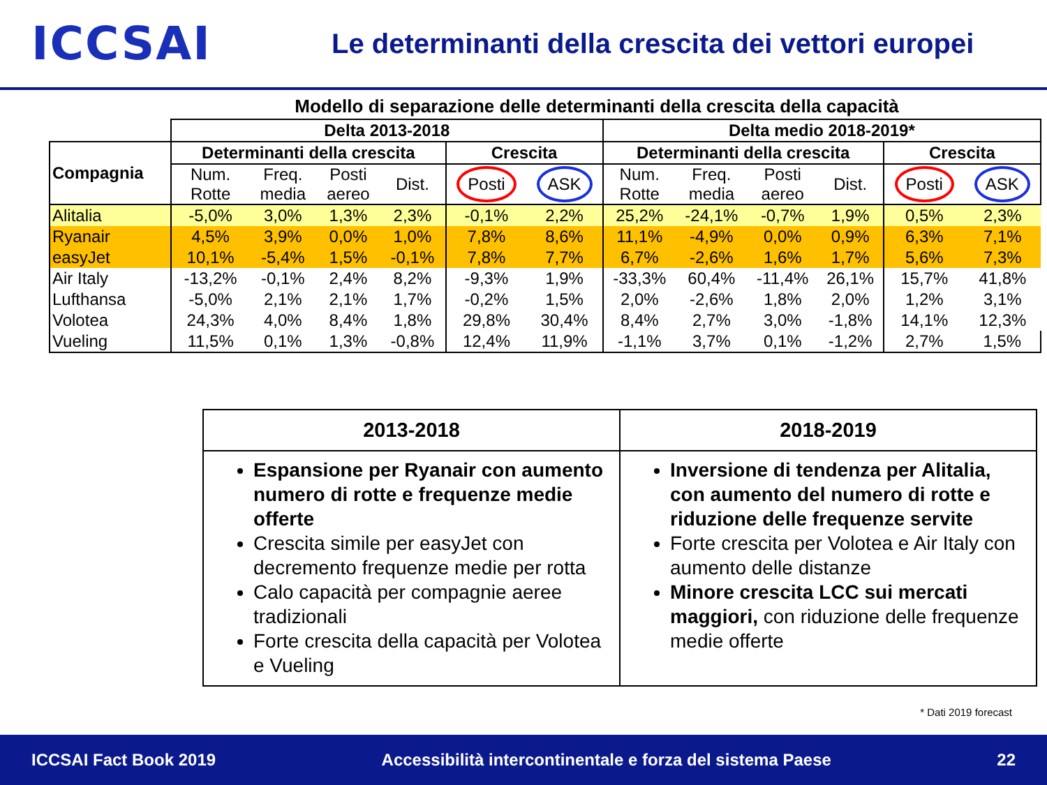ICCSAI
Le determinanti della crescita dei vettori europei
Modello di separazione delle determinanti della crescita della capacità
| | Delta 2013-2018 | | | | | | Delta medio 2018-2019* | | | | | |
| Compagnia | Determinanti della crescita | | | | Crescita | | Determinanti della crescita | | | | Crescita | |
| | Num. Rotte | Freq. media | Posti aereo | Dist. | Posti | ASK | Num. Rotte | Freq. media | Posti aereo | Dist. | Posti | ASK |
| Alitalia | -5,0% | 3,0% | 1,3% | 2,3% | -0,1% | 2,2% | 25,2% | -24,1% | -0,7% | 1,9% | 0,5% | 2,3% |
| Ryanair | 4,5% | 3,9% | 0,0% | 1,0% | 7,8% | 8,6% | 11,1% | -4,9% | 0,0% | 0,9% | 6,3% | 7,1% |
| easyJet | 10,1% | -5,4% | 1,5% | -0,1% | 7,8% | 7,7% | 6,7% | -2,6% | 1,6% | 1,7% | 5,6% | 7,3% |
| Air Italy | -13,2% | -0,1% | 2,4% | 8,2% | -9,3% | 1,9% | -33,3% | 60,4% | -11,4% | 26,1% | 15,7% | 41,8% |
| Lufthansa | -5,0% | 2,1% | 2,1% | 1,7% | -0,2% | 1,5% | 2,0% | -2,6% | 1,8% | 2,0% | 1,2% | 3,1% |
| Volotea | 24,3% | 4,0% | 8,4% | 1,8% | 29,8% | 30,4% | 8,4% | 2,7% | 3,0% | -1,8% | 14,1% | 12,3% |
| Vueling | 11,5% | 0,1% | 1,3% | -0,8% | 12,4% | 11,9% | -1,1% | 3,7% | 0,1% | -1,2% | 2,7% | 1,5% |
| 2013-2018 | 2018-2019 |
| --- | --- |
| Espansione per Ryanair con aumento numero di rotte e frequenze medie offerte Crescita simile per easyJet con decremento frequenze medie per rotta Calo capacità per compagnie aeree tradizionali Forte crescita della capacità per Volotea e Vueling | Inversione di tendenza per Alitalia, con aumento del numero di rotte e riduzione delle frequenze servite Forte crescita per Volotea e Air Italy con aumento delle distanze Minore crescita LCC sui mercati maggiori, con riduzione delle frequenze medie offerte |
* Dati 2019 forecast
ICCSAI Fact Book 2019 Accessibilità intercontinentale e forza del sistema Paese 22